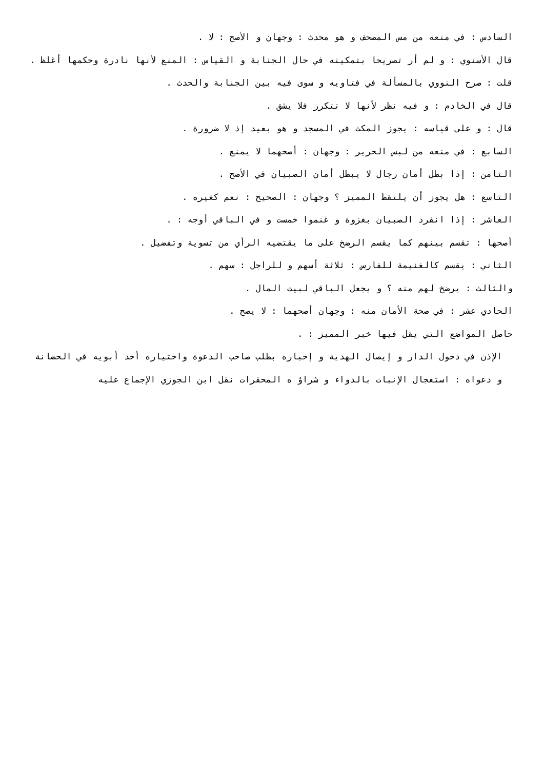السادس : في منعه من مس المصحف و هو محدث : وجهان و الأصح : لا .
قال الأسنوي : و لم أر تصريحا بتمكينه في حال الجنابة و القياس : المنع لأنها نادرة وحكمها أغلظ .
قلت : صرح النووي بالمسألة في فتاويه و سوى فيه بين الجنابة والحدث .
قال في الخادم : و فيه نظر لأنها لا تتكرر فلا يشق .
قال : و على قياسه : يجوز المكث في المسجد و هو بعيد إذ لا ضرورة .
السابع : في منعه من لبس الحرير : وجهان : أصحهما لا يمنع .
الثامن : إذا بطل أمان رجال لا يبطل أمان الصبيان في الأصح .
التاسع : هل يجوز أن يلتقط المميز ؟ وجهان : الصحيح : نعم كغيره .
العاشر : إذا انفرد الصبيان بغزوة و غنموا خمست و في الباقي أوجه : .
أصحها : تقسم بينهم كما يقسم الرضخ على ما يقتضيه الرأي من تسوية وتفضيل .
الثاني : يقسم كالغنيمة للفارس : ثلاثة أسهم و للراجل : سهم .
والثالث : يرضخ لهم منه ؟ و يجعل الباقي لبيت المال .
الحادي عشر : في صحة الأمان منه : وجهان أصحهما : لا يصح .
حاصل المواضع التي يقل فيها خبر المميز : .
الإذن في دخول الدار و إيصال الهدية و إخباره بطلب صاحب الدعوة واختياره أحد أبويه في الحضانة و دعواه : استعجال الإنبات بالدواء و شراؤ ه المحقرات نقل ابن الجوزي الإجماع عليه